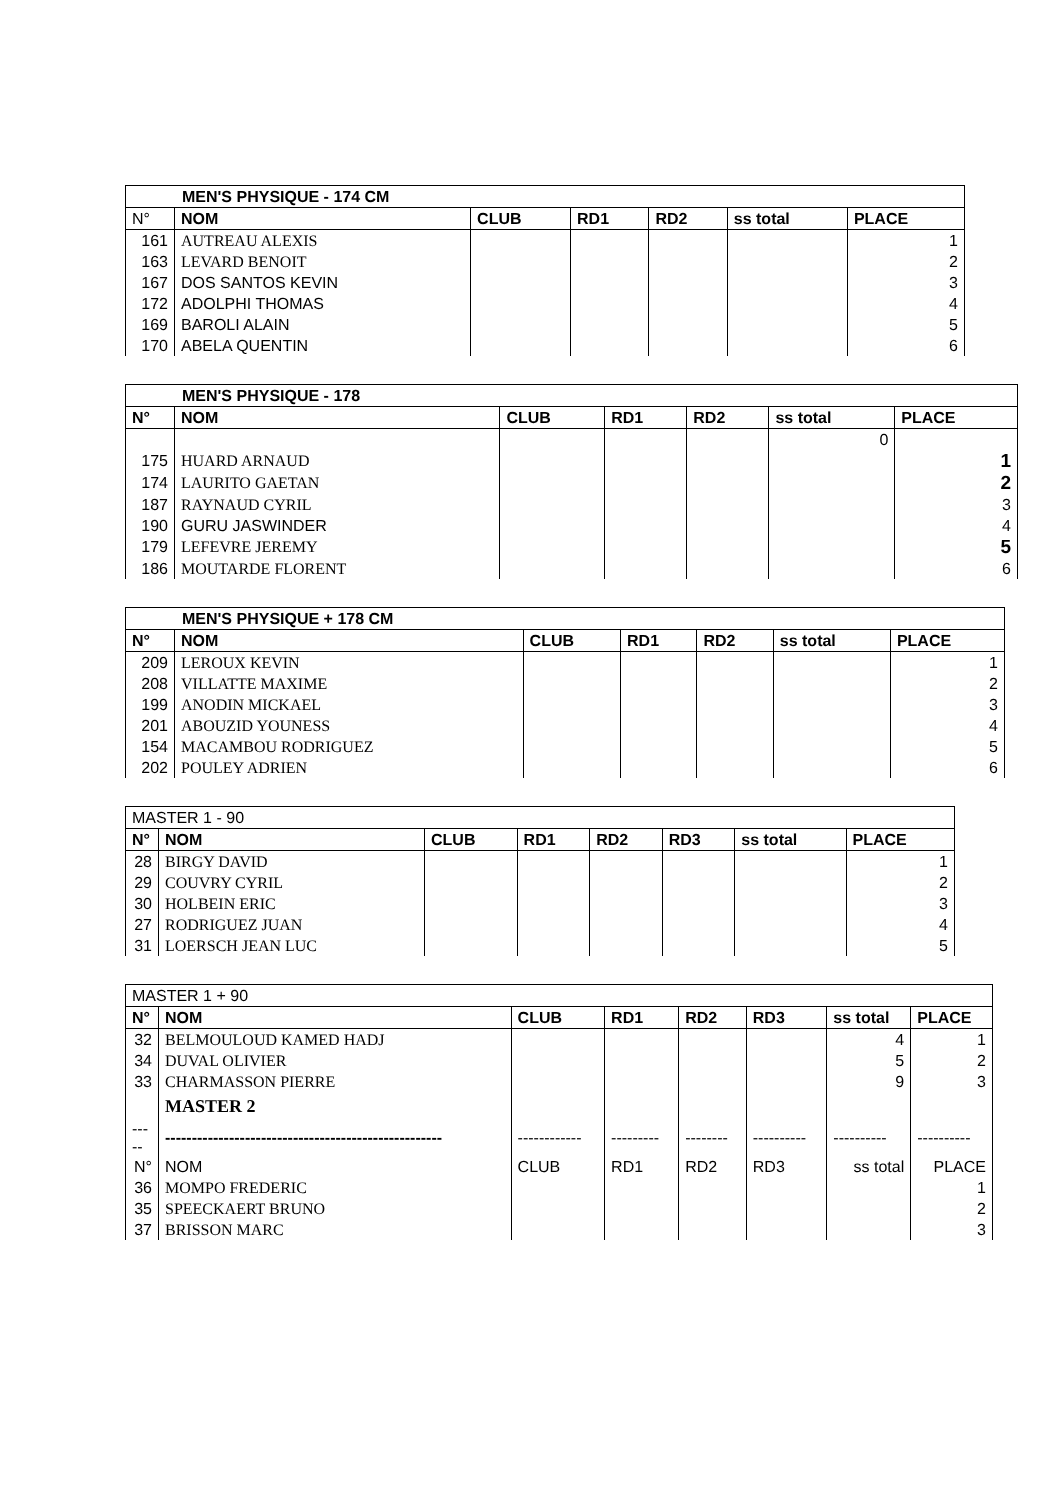| MEN'S PHYSIQUE - 174 CM | | | | | | |
| N° | NOM | CLUB | RD1 | RD2 | ss total | PLACE |
| 161 | AUTREAU ALEXIS | | | | | 1 |
| 163 | LEVARD BENOIT | | | | | 2 |
| 167 | DOS SANTOS KEVIN | | | | | 3 |
| 172 | ADOLPHI THOMAS | | | | | 4 |
| 169 | BAROLI ALAIN | | | | | 5 |
| 170 | ABELA QUENTIN | | | | | 6 |
| MEN'S PHYSIQUE - 178 | | | | | | |
| N° | NOM | CLUB | RD1 | RD2 | ss total | PLACE |
| | | | | | 0 | |
| 175 | HUARD ARNAUD | | | | | 1 |
| 174 | LAURITO GAETAN | | | | | 2 |
| 187 | RAYNAUD CYRIL | | | | | 3 |
| 190 | GURU JASWINDER | | | | | 4 |
| 179 | LEFEVRE JEREMY | | | | | 5 |
| 186 | MOUTARDE FLORENT | | | | | 6 |
| MEN'S PHYSIQUE + 178 CM | | | | | | |
| N° | NOM | CLUB | RD1 | RD2 | ss total | PLACE |
| 209 | LEROUX KEVIN | | | | | 1 |
| 208 | VILLATTE MAXIME | | | | | 2 |
| 199 | ANODIN MICKAEL | | | | | 3 |
| 201 | ABOUZID YOUNESS | | | | | 4 |
| 154 | MACAMBOU RODRIGUEZ | | | | | 5 |
| 202 | POULEY ADRIEN | | | | | 6 |
| MASTER 1 - 90 | | | | | | | |
| N° | NOM | CLUB | RD1 | RD2 | RD3 | ss total | PLACE |
| 28 | BIRGY DAVID | | | | | | 1 |
| 29 | COUVRY CYRIL | | | | | | 2 |
| 30 | HOLBEIN ERIC | | | | | | 3 |
| 27 | RODRIGUEZ JUAN | | | | | | 4 |
| 31 | LOERSCH JEAN LUC | | | | | | 5 |
| MASTER 1 + 90 | | | | | | | |
| N° | NOM | CLUB | RD1 | RD2 | RD3 | ss total | PLACE |
| 32 | BELMOULOUD KAMED HADJ | | | | | 4 | 1 |
| 34 | DUVAL OLIVIER | | | | | 5 | 2 |
| 33 | CHARMASSON PIERRE | | | | | 9 | 3 |
| | MASTER 2 | | | | | | |
| ----- | ---------------------------------------------------- | ------------ | --------- | -------- | ---------- | ---------- | ---------- |
| N° | NOM | CLUB | RD1 | RD2 | RD3 | ss total | PLACE |
| 36 | MOMPO FREDERIC | | | | | | 1 |
| 35 | SPEECKAERT BRUNO | | | | | | 2 |
| 37 | BRISSON MARC | | | | | | 3 |